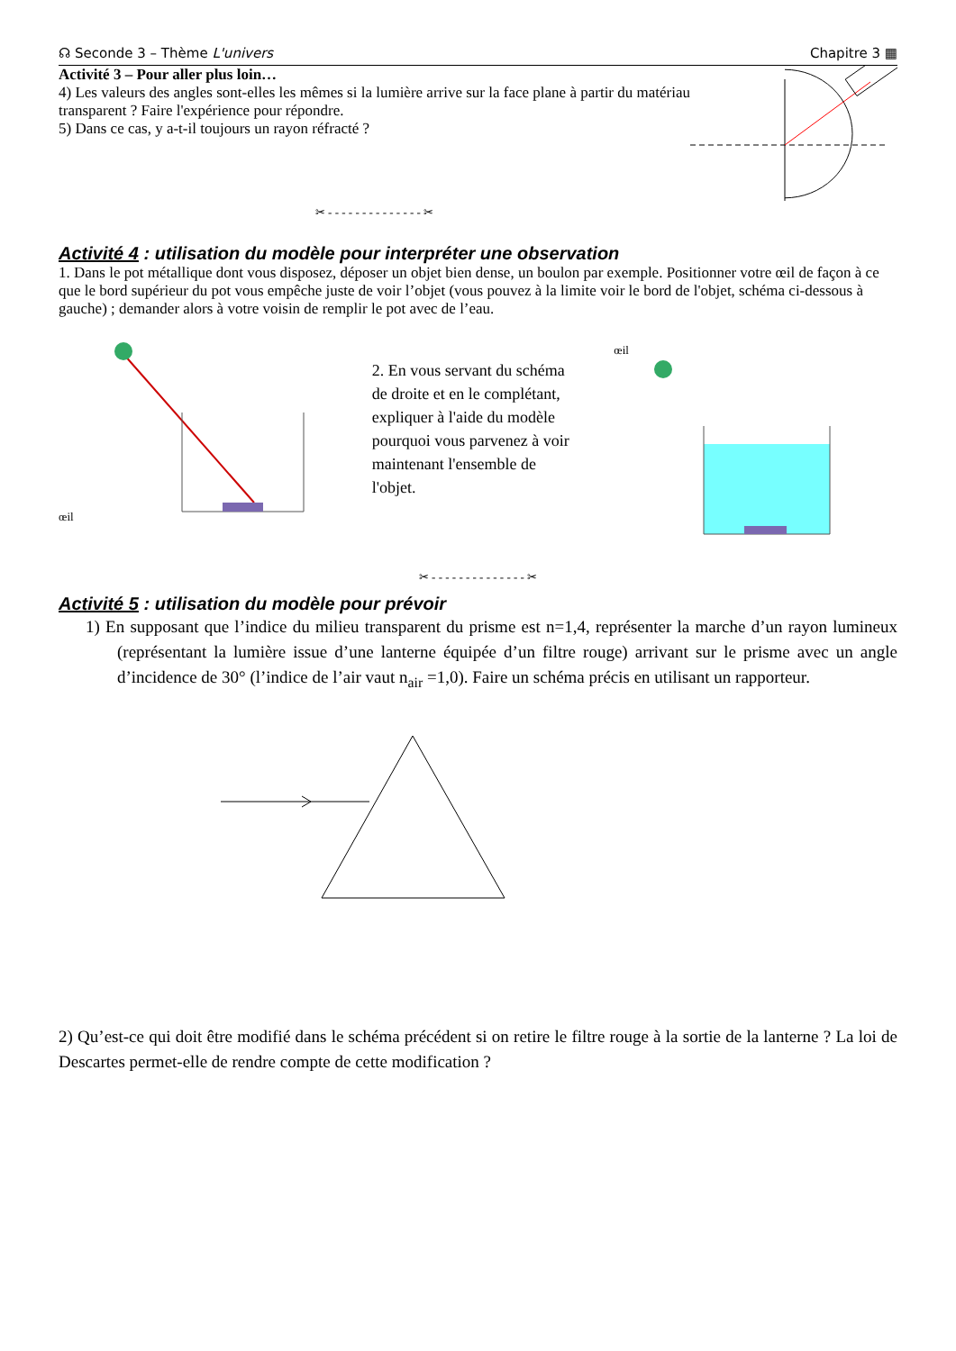☊ Seconde 3 – Thème L'univers Chapitre 3 ▦
Activité 3 – Pour aller plus loin…
4) Les valeurs des angles sont-elles les mêmes si la lumière arrive sur la face plane à partir du matériau transparent ? Faire l'expérience pour répondre.
5) Dans ce cas, y a-t-il toujours un rayon réfracté ?
✂ - - - - - - - - - - - - - - ✂
Activité 4 : utilisation du modèle pour interpréter une observation
1. Dans le pot métallique dont vous disposez, déposer un objet bien dense, un boulon par exemple. Positionner votre œil de façon à ce que le bord supérieur du pot vous empêche juste de voir l’objet (vous pouvez à la limite voir le bord de l'objet, schéma ci-dessous à gauche) ; demander alors à votre voisin de remplir le pot avec de l’eau.
œil
2. En vous servant du schéma de droite et en le complétant, expliquer à l'aide du modèle pourquoi vous parvenez à voir maintenant l'ensemble de l'objet.
œil
✂ - - - - - - - - - - - - - - ✂
Activité 5 : utilisation du modèle pour prévoir
1) En supposant que l’indice du milieu transparent du prisme est n=1,4, représenter la marche d’un rayon lumineux (représentant la lumière issue d’une lanterne équipée d’un filtre rouge) arrivant sur le prisme avec un angle d’incidence de 30° (l’indice de l’air vaut n<sub>air</sub> =1,0). Faire un schéma précis en utilisant un rapporteur.
2) Qu’est-ce qui doit être modifié dans le schéma précédent si on retire le filtre rouge à la sortie de la lanterne ? La loi de Descartes permet-elle de rendre compte de cette modification ?